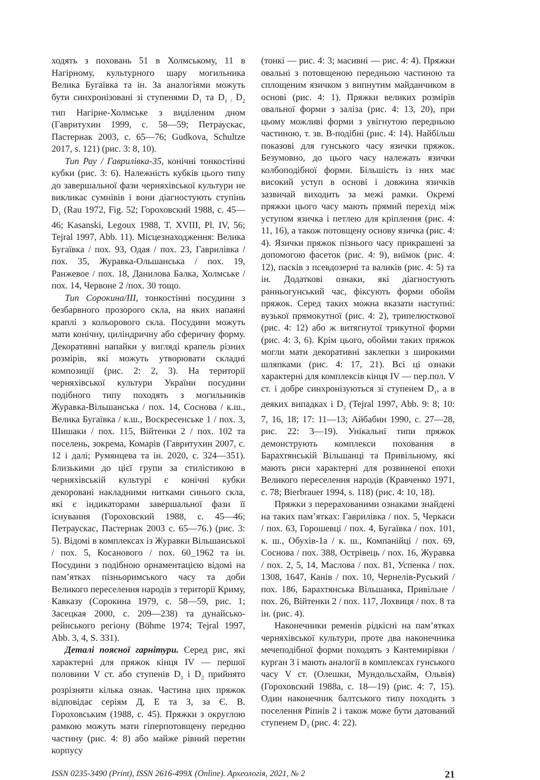ходять з поховань 51 в Холмському, 11 в Нагірному, культурного шару могильника Велика Бугаївка та ін. За аналогіями можуть бути синхронізовані зі ступенями D<sub>1</sub> та D<sub>1 /</sub> D<sub>2</sub> тип Нагірне-Холмське з виділеним дном (Гавритухин 1999, с. 58—59; Петраускас, Пастернак 2003, с. 65—76; Gudkova, Schultze 2017, s. 121) (рис. 3: 8, 10).
Тип Рау / Гаврилівка-35, конічні тонкостінні кубки (рис. 3: 6). Належність кубків цього типу до завершальної фази черняхівської культури не викликає сумнівів і вони діагностують ступінь D<sub>1</sub> (Rau 1972, Fig. 52; Гороховский 1988, с. 45—46; Kasanski, Legoux 1988, T. XVIII, Pl. IV, 56; Tejral 1997, Abb. 11). Місцезнаходження: Велика Бугаївка / пох. 93, Одая / пох. 23, Гаврилівка / пох. 35, Журавка-Ольшанська / пох. 19, Ранжевое / пох. 18, Данилова Балка, Холмське / пох. 14, Червоне 2 /пох. 30 тощо.
Тип Сорокина/III, тонкостінні посудини з безбарвного прозорого скла, на яких напаяні краплі з кольорового скла. Посудини можуть мати конічну, циліндричну або сферичну форму. Декоративні напайки у вигляді крапель різних розмірів, які можуть утворювати складні композиції (рис. 2: 2, 3). На території черняхівської культури України посудини подібного типу походять з могильників Журавка-Вільшанська / пох. 14, Соснова / к.ш., Велика Бугаївка / к.ш., Воскресенське 1 / пох. 3, Шишаки / пох. 115, Війтенки 2 / пох. 102 та поселень, зокрема, Комарів (Гавритухин 2007, с. 12 і далі; Румянцева та ін. 2020, с. 324—351). Близькими до цієї групи за стилістикою в черняхівській культурі є конічні кубки декоровані накладними нитками синього скла, які є індикаторами завершальної фази її існування (Гороховский 1988, с. 45—46; Петраускас, Пастернак 2003 с. 65—76.) (рис. 3: 5). Відомі в комплексах із Журавки Вільшанської / пох. 5, Косанового / пох. 60_1962 та ін. Посудини з подібною орнаментацією відомі на пам’ятках пізньоримського часу та доби Великого переселення народів з території Криму, Кавказу (Сорокина 1979, с. 58—59, рис. 1; Засецкая 2000, с. 209—238) та дунайсько-рейнського регіону (Böhme 1974; Tejral 1997, Abb. 3, 4, S. 331).
Деталі поясної гарнітури. Серед рис, які характерні для пряжок кінця IV — першої половини V ст. або ступенів D<sub>1</sub> і D<sub>2</sub> прийнято розрізняти кілька ознак. Частина цих пряжок відповідає серіям Д, Е та З, за Є. В. Гороховським (1988, с. 45). Пряжки з округлою рамкою можуть мати гіперпотовщену передню частину (рис. 4: 8) або майже рівний перетин корпусу
(тонкі — рис. 4: 3; масивні — рис. 4: 4). Пряжки овальні з потовщеною передньою частиною та сплощеним язичком з випнутим майданчиком в основі (рис. 4: 1). Пряжки великих розмірів овальної форми з заліза (рис. 4: 13, 20), при цьому можливі форми з увігнутою передньою частиною, т. зв. В-подібні (рис. 4: 14). Найбільш показові для гунського часу язички пряжок. Безумовно, до цього часу належать язички колбоподібної форми. Більшість із них має високий уступ в основі і довжина язичків зазвичай виходить за межі рамки. Окремі пряжки цього часу мають прямий перехід між уступом язичка і петлею для кріплення (рис. 4: 11, 16), а також потовщену основу язичка (рис. 4: 4). Язички пряжок пізнього часу прикрашені за допомогою фасеток (рис. 4: 9), виїмок (рис. 4: 12), пасків з псевдозерні та валиків (рис. 4: 5) та ін. Додаткові ознаки, які діагностують ранньогунський час, фіксують форми обойм пряжок. Серед таких можна вказати наступні: вузької прямокутної (рис. 4: 2), трипелюсткової (рис. 4: 12) або ж витягнутої трикутної форми (рис. 4: 3, 6). Крім цього, обойми таких пряжок могли мати декоративні заклепки з широкими шляпками (рис. 4: 17, 21). Всі ці ознаки характерні для комплексів кінця IV — пер.пол. V ст. і добре синхронізуються зі ступенем D<sub>1</sub>, а в деяких випадках і D<sub>2</sub> (Tejral 1997, Abb. 9: 8; 10: 7, 16, 18; 17: 11—13; Айбабин 1990, с. 27—28, рис. 22: 3—19). Унікальні типи пряжок демонструють комплекси поховання в Барахтянській Вільшанці та Привільному, які мають риси характерні для розвиненої епохи Великого переселення народів (Кравченко 1971, с. 78; Bierbrauer 1994, s. 118) (рис. 4: 10, 18).
Пряжки з перерахованими ознаками знайдені на таких пам’ятках: Гаврилівка / пох. 5, Черкаси / пох. 63, Горошевці / пох. 4, Бугаївка / пох. 101, к. ш., Обухів-1а / к. ш., Компанійці / пох. 69, Соснова / пох. 388, Острівець / пох. 16, Журавка / пох. 2, 5, 14, Маслова / пох. 81, Успенка / пох. 1308, 1647, Канів / пох. 10, Чернелів-Руський / пох. 186, Барахтянська Вільшанка, Привільне / пох. 26, Війтенки 2 / пох. 117, Лохвиця / пох. 8 та ін. (рис. 4).
Наконечники ременів рідкісні на пам’ятках черняхівської культури, проте два наконечника мечеподібної форми походять з Кантемирівки / курган 3 і мають аналогії в комплексах гунського часу V ст. (Олешки, Мундольсхайм, Ольвія) (Гороховский 1988а, с. 18—19) (рис. 4: 7, 15). Один наконечник балтського типу походить з поселення Ріпнів 2 і також може бути датований ступенем D<sub>1</sub> (рис. 4: 22).
ISSN 0235-3490 (Print), ISSN 2616-499X (Online). Археологія, 2021, № 2 21